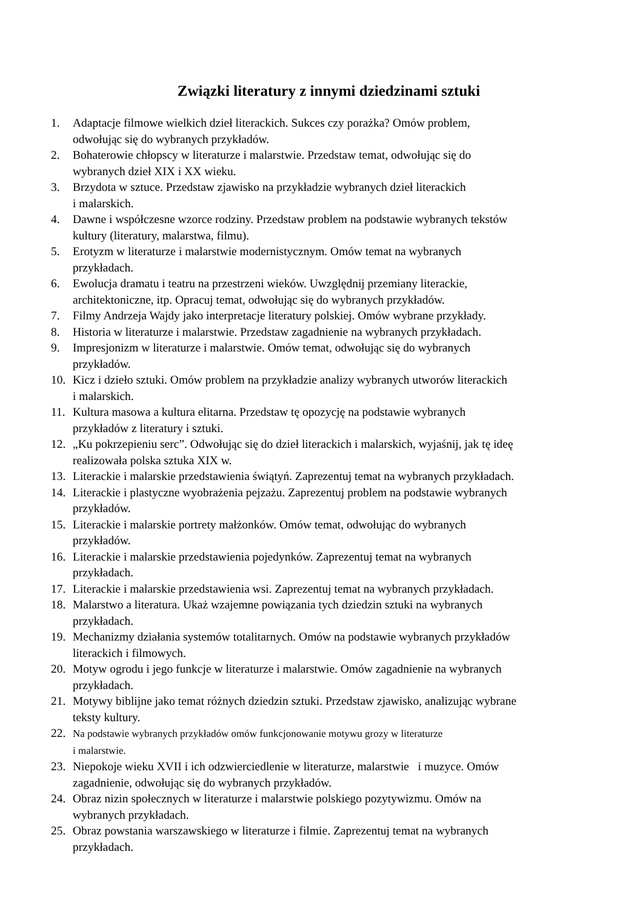Związki literatury z innymi dziedzinami sztuki
1. Adaptacje filmowe wielkich dzieł literackich. Sukces czy porażka? Omów problem,
odwołując się do wybranych przykładów.
2. Bohaterowie chłopscy w literaturze i malarstwie. Przedstaw temat, odwołując się do
wybranych dzieł XIX i XX wieku.
3. Brzydota w sztuce. Przedstaw zjawisko na przykładzie wybranych dzieł literackich
i malarskich.
4. Dawne i współczesne wzorce rodziny. Przedstaw problem na podstawie wybranych tekstów
kultury (literatury, malarstwa, filmu).
5. Erotyzm w literaturze i malarstwie modernistycznym. Omów temat na wybranych
przykładach.
6. Ewolucja dramatu i teatru na przestrzeni wieków. Uwzględnij przemiany literackie,
architektoniczne, itp. Opracuj temat, odwołując się do wybranych przykładów.
7. Filmy Andrzeja Wajdy jako interpretacje literatury polskiej. Omów wybrane przykłady.
8. Historia w literaturze i malarstwie. Przedstaw zagadnienie na wybranych przykładach.
9. Impresjonizm w literaturze i malarstwie. Omów temat, odwołując się do wybranych
przykładów.
10. Kicz i dzieło sztuki. Omów problem na przykładzie analizy wybranych utworów literackich
i malarskich.
11. Kultura masowa a kultura elitarna. Przedstaw tę opozycję na podstawie wybranych
przykładów z literatury i sztuki.
12. „Ku pokrzepieniu serc”. Odwołując się do dzieł literackich i malarskich, wyjaśnij, jak tę ideę
realizowała polska sztuka XIX w.
13. Literackie i malarskie przedstawienia świątyń. Zaprezentuj temat na wybranych przykładach.
14. Literackie i plastyczne wyobrażenia pejzażu. Zaprezentuj problem na podstawie wybranych
przykładów.
15. Literackie i malarskie portrety małżonków. Omów temat, odwołując do wybranych
przykładów.
16. Literackie i malarskie przedstawienia pojedynków. Zaprezentuj temat na wybranych
przykładach.
17. Literackie i malarskie przedstawienia wsi. Zaprezentuj temat na wybranych przykładach.
18. Malarstwo a literatura. Ukaż wzajemne powiązania tych dziedzin sztuki na wybranych
przykładach.
19. Mechanizmy działania systemów totalitarnych. Omów na podstawie wybranych przykładów
literackich i filmowych.
20. Motyw ogrodu i jego funkcje w literaturze i malarstwie. Omów zagadnienie na wybranych
przykładach.
21. Motywy biblijne jako temat różnych dziedzin sztuki. Przedstaw zjawisko, analizując wybrane
teksty kultury.
22. Na podstawie wybranych przykładów omów funkcjonowanie motywu grozy w literaturze
i malarstwie.
23. Niepokoje wieku XVII i ich odzwierciedlenie w literaturze, malarstwie i muzyce. Omów
zagadnienie, odwołując się do wybranych przykładów.
24. Obraz nizin społecznych w literaturze i malarstwie polskiego pozytywizmu. Omów na
wybranych przykładach.
25. Obraz powstania warszawskiego w literaturze i filmie. Zaprezentuj temat na wybranych
przykładach.